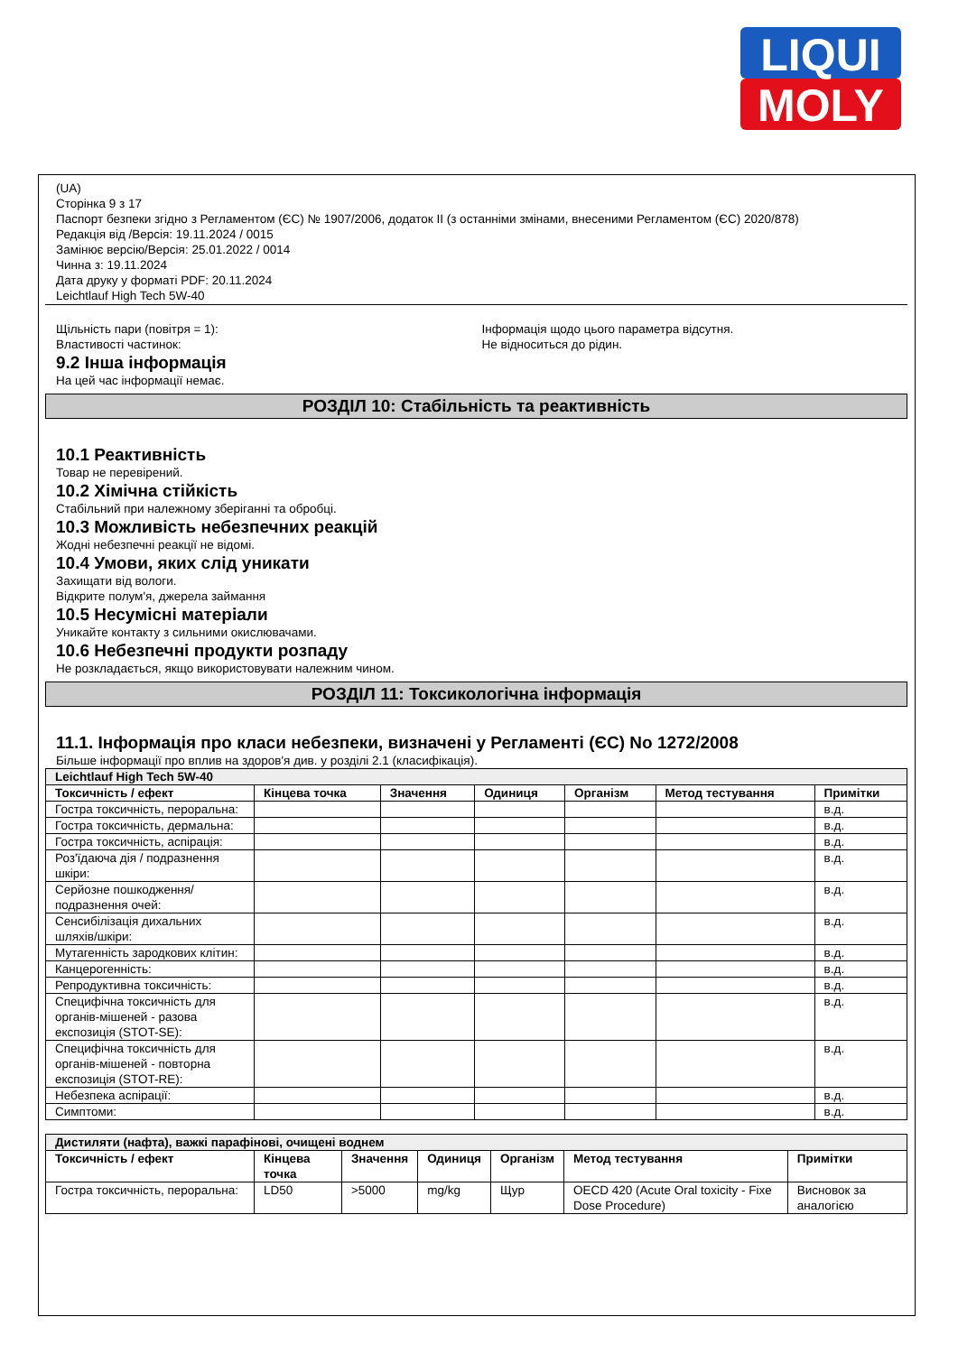LIQUI
MOLY
(UA)
Сторінка 9 з 17
Паспорт безпеки згідно з Регламентом (ЄС) № 1907/2006, додаток II (з останніми змінами, внесеними Регламентом (ЄС) 2020/878)
Редакція від /Версія: 19.11.2024 / 0015
Замінює версію/Версія: 25.01.2022 / 0014
Чинна з: 19.11.2024
Дата друку у форматі PDF: 20.11.2024
Leichtlauf High Tech 5W-40
Щільність пари (повітря = 1):
Властивості частинок:
Інформація щодо цього параметра відсутня.
Не відноситься до рідин.
9.2 Інша інформація
На цей час інформації немає.
РОЗДІЛ 10: Стабільність та реактивність
10.1 Реактивність
Товар не перевірений.
10.2 Хімічна стійкість
Стабільний при належному зберіганні та обробці.
10.3 Можливість небезпечних реакцій
Жодні небезпечні реакції не відомі.
10.4 Умови, яких слід уникати
Захищати від вологи.
Відкрите полум'я, джерела займання
10.5 Несумісні матеріали
Уникайте контакту з сильними окислювачами.
10.6 Небезпечні продукти розпаду
Не розкладається, якщо використовувати належним чином.
РОЗДІЛ 11: Токсикологічна інформація
11.1. Інформація про класи небезпеки, визначені у Регламенті (ЄС) No 1272/2008
Більше інформації про вплив на здоров'я див. у розділі 2.1 (класифікація).
| Leichtlauf High Tech 5W-40 | | | | | | |
| Токсичність / ефект | Кінцева точка | Значення | Одиниця | Організм | Метод тестування | Примітки |
| Гостра токсичність, пероральна: | | | | | | в.д. |
| Гостра токсичність, дермальна: | | | | | | в.д. |
| Гостра токсичність, аспірація: | | | | | | в.д. |
| Роз'їдаюча дія / подразнення шкіри: | | | | | | в.д. |
| Серйозне пошкодження/подразнення очей: | | | | | | в.д. |
| Сенсибілізація дихальних шляхів/шкіри: | | | | | | в.д. |
| Мутагенність зародкових клітин: | | | | | | в.д. |
| Канцерогенність: | | | | | | в.д. |
| Репродуктивна токсичність: | | | | | | в.д. |
| Специфічна токсичність для органів-мішеней - разова експозиція (STOT-SE): | | | | | | в.д. |
| Специфічна токсичність для органів-мішеней - повторна експозиція (STOT-RE): | | | | | | в.д. |
| Небезпека аспірації: | | | | | | в.д. |
| Симптоми: | | | | | | в.д. |
| Дистиляти (нафта), важкі парафінові, очищені воднем | | | | | | |
| Токсичність / ефект | Кінцева точка | Значення | Одиниця | Організм | Метод тестування | Примітки |
| Гостра токсичність, пероральна: | LD50 | >5000 | mg/kg | Щур | OECD 420 (Acute Oral toxicity - Fixe Dose Procedure) | Висновок за аналогією |